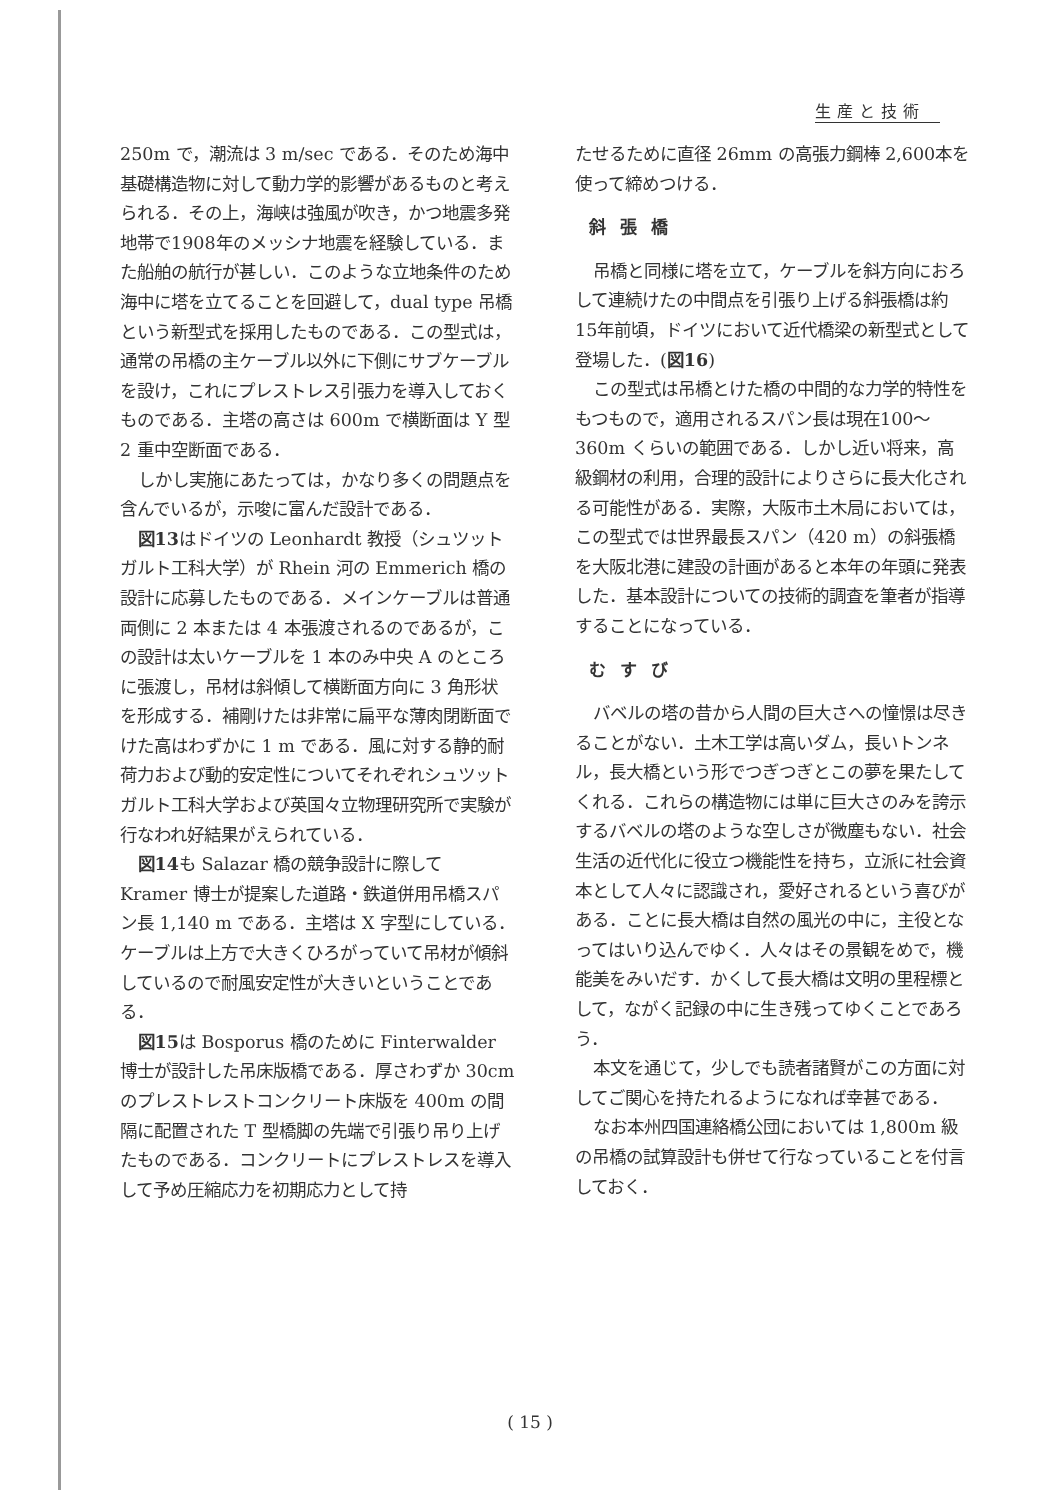生産と技術
250m で，潮流は 3 m/sec である．そのため海中基礎構造物に対して動力学的影響があるものと考えられる．その上，海峡は強風が吹き，かつ地震多発地帯で1908年のメッシナ地震を経験している．また船舶の航行が甚しい．このような立地条件のため海中に塔を立てることを回避して，dual type 吊橋という新型式を採用したものである．この型式は，通常の吊橋の主ケーブル以外に下側にサブケーブルを設け，これにプレストレス引張力を導入しておくものである．主塔の高さは 600m で横断面は Y 型 2 重中空断面である．
しかし実施にあたっては，かなり多くの問題点を含んでいるが，示唆に富んだ設計である．
図13はドイツの Leonhardt 教授（シュツットガルト工科大学）が Rhein 河の Emmerich 橋の設計に応募したものである．メインケーブルは普通両側に 2 本または 4 本張渡されるのであるが，この設計は太いケーブルを 1 本のみ中央 A のところに張渡し，吊材は斜傾して横断面方向に 3 角形状を形成する．補剛けたは非常に扁平な薄肉閉断面でけた高はわずかに 1 m である．風に対する静的耐荷力および動的安定性についてそれぞれシュツットガルト工科大学および英国々立物理研究所で実験が行なわれ好結果がえられている．
図14も Salazar 橋の競争設計に際して Kramer 博士が提案した道路・鉄道併用吊橋スパン長 1,140 m である．主塔は X 字型にしている．ケーブルは上方で大きくひろがっていて吊材が傾斜しているので耐風安定性が大きいということである．
図15は Bosporus 橋のために Finterwalder 博士が設計した吊床版橋である．厚さわずか 30cm のプレストレストコンクリート床版を 400m の間隔に配置された T 型橋脚の先端で引張り吊り上げたものである．コンクリートにプレストレスを導入して予め圧縮応力を初期応力として持
たせるために直径 26mm の高張力鋼棒 2,600本を使って締めつける．
斜張橋
吊橋と同様に塔を立て，ケーブルを斜方向におろして連続けたの中間点を引張り上げる斜張橋は約15年前頃，ドイツにおいて近代橋梁の新型式として登場した．(図16)
この型式は吊橋とけた橋の中間的な力学的特性をもつもので，適用されるスパン長は現在100～360m くらいの範囲である．しかし近い将来，高級鋼材の利用，合理的設計によりさらに長大化される可能性がある．実際，大阪市土木局においては，この型式では世界最長スパン（420 m）の斜張橋を大阪北港に建設の計画があると本年の年頭に発表した．基本設計についての技術的調査を筆者が指導することになっている．
むすび
バベルの塔の昔から人間の巨大さへの憧憬は尽きることがない．土木工学は高いダム，長いトンネル，長大橋という形でつぎつぎとこの夢を果たしてくれる．これらの構造物には単に巨大さのみを誇示するバベルの塔のような空しさが微塵もない．社会生活の近代化に役立つ機能性を持ち，立派に社会資本として人々に認識され，愛好されるという喜びがある．ことに長大橋は自然の風光の中に，主役となってはいり込んでゆく．人々はその景観をめで，機能美をみいだす．かくして長大橋は文明の里程標として，ながく記録の中に生き残ってゆくことであろう．
本文を通じて，少しでも読者諸賢がこの方面に対してご関心を持たれるようになれば幸甚である．
なお本州四国連絡橋公団においては 1,800m 級の吊橋の試算設計も併せて行なっていることを付言しておく．
( 15 )